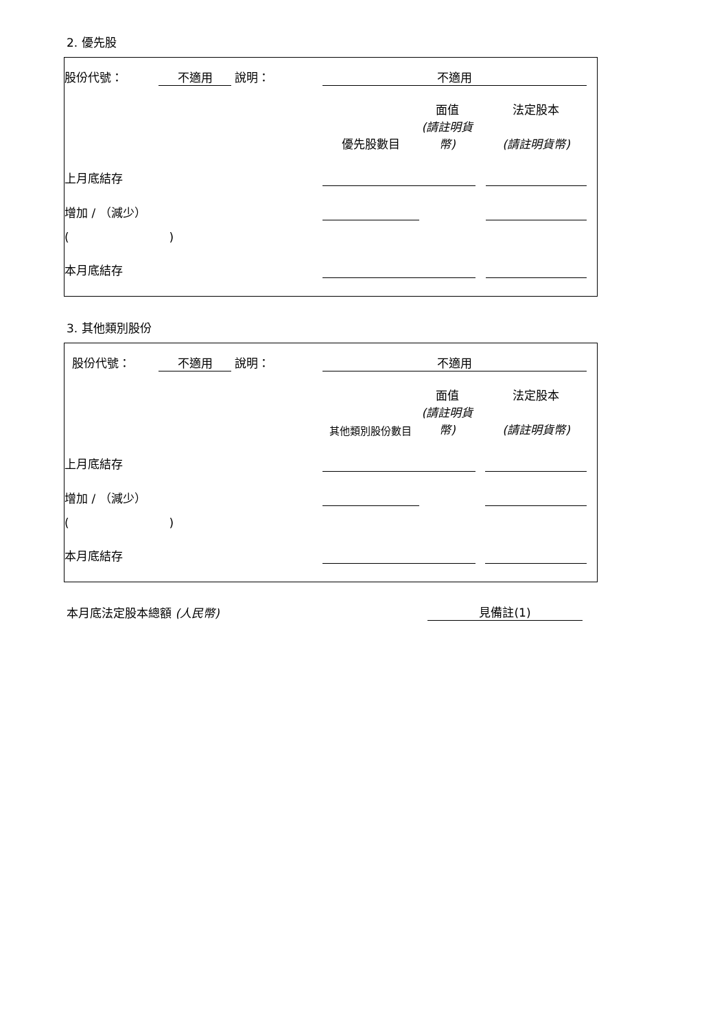2. 優先股
| 股份代號： | 不適用 | 說明： | 不適用 | | | | | |
| | | | | | 面值 | | 法定股本 | |
| | | | | 優先股數目 | (請註明貨幣) | | (請註明貨幣) | |
| 上月底結存 | | | | | | | | |
| 增加 / （減少） | | | | | | | | |
| ( ) | | | | | | | | |
| 本月底結存 | | | | | | | | |
3. 其他類別股份
| 股份代號： | 不適用 | 說明： | 不適用 | | | | | |
| | | | | | 面值 | | 法定股本 | |
| | | | | 其他類別股份數目 | (請註明貨幣) | | (請註明貨幣) | |
| 上月底結存 | | | | | | | | |
| 增加 / （減少） | | | | | | | | |
| ( ) | | | | | | | | |
| 本月底結存 | | | | | | | | |
本月底法定股本總額 (人民幣) 見備註(1)